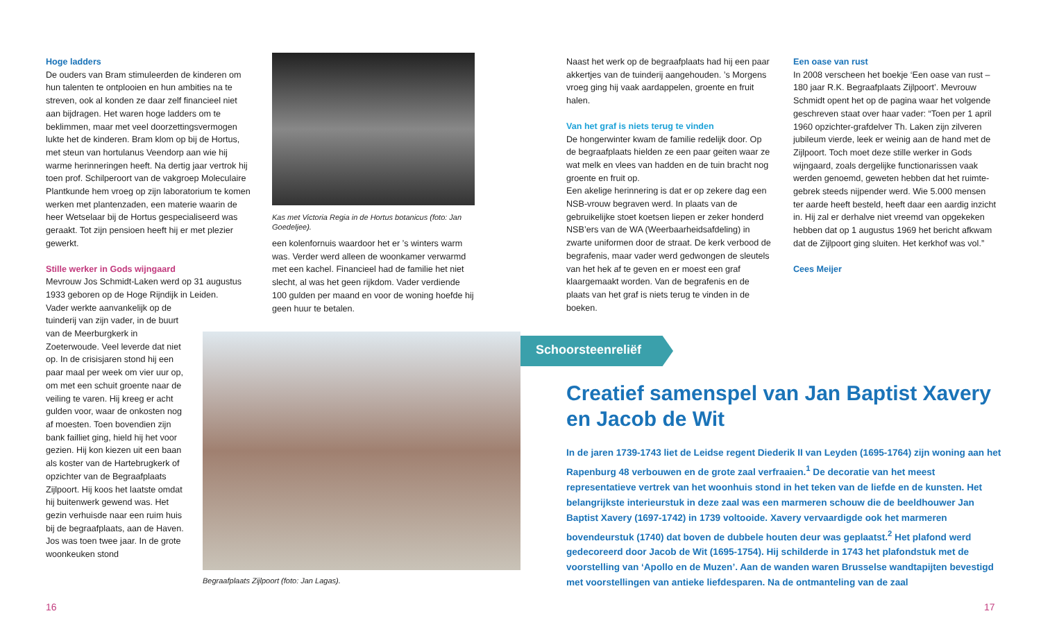Hoge ladders
De ouders van Bram stimuleerden de kinderen om hun talenten te ontplooien en hun ambities na te streven, ook al konden ze daar zelf financieel niet aan bijdragen. Het waren hoge ladders om te beklimmen, maar met veel doorzettingsvermogen lukte het de kinderen. Bram klom op bij de Hortus, met steun van hortulanus Veendorp aan wie hij warme herin­neringen heeft. Na dertig jaar vertrok hij toen prof. Schilperoort van de vakgroep Moleculaire Plantkunde hem vroeg op zijn laboratorium te komen werken met plantenzaden, een materie waarin de heer Wetselaar bij de Hortus gespecialiseerd was geraakt. Tot zijn pensioen heeft hij er met plezier gewerkt.
Stille werker in Gods wijngaard
Mevrouw Jos Schmidt-Laken werd op 31 augustus 1933 geboren op de Hoge Rijndijk in Leiden.
Vader werkte aanvankelijk op de tuinderij van zijn vader, in de buurt van de Meerburgkerk in Zoeterwoude. Veel leverde dat niet op. In de crisisjaren stond hij een paar maal per week om vier uur op, om met een schuit groente naar de veiling te varen. Hij kreeg er acht gulden voor, waar de onkosten nog af moesten. Toen bovendien zijn bank failliet ging, hield hij het voor gezien. Hij kon kiezen uit een baan als koster van de Hartebrugkerk of opzichter van de Begraafplaats Zijlpoort. Hij koos het laatste omdat hij buitenwerk gewend was. Het gezin verhuisde naar een ruim huis bij de begraafplaats, aan de Haven. Jos was toen twee jaar. In de grote woonkeuken stond
Kas met Victoria Regia in de Hortus botanicus (foto: Jan Goedeljee).
een kolenfornuis waardoor het er ’s winters warm was. Verder werd alleen de woonkamer verwarmd met een kachel. Financieel had de familie het niet slecht, al was het geen rijkdom. Vader verdiende 100 gulden per maand en voor de woning hoefde hij geen huur te betalen.
Begraafplaats Zijlpoort (foto: Jan Lagas).
Naast het werk op de begraafplaats had hij een paar akkertjes van de tuinderij aangehouden. ’s Morgens vroeg ging hij vaak aardappelen, groente en fruit halen.
Van het graf is niets terug te vinden
De hongerwinter kwam de familie redelijk door. Op de begraafplaats hielden ze een paar geiten waar ze wat melk en vlees van hadden en de tuin bracht nog groente en fruit op.
Een akelige herinnering is dat er op zekere dag een NSB-vrouw begraven werd. In plaats van de gebruikelijke stoet koetsen liepen er zeker honderd NSB’ers van de WA (Weerbaarheids­afdeling) in zwarte uniformen door de straat. De kerk verbood de begrafenis, maar vader werd gedwongen de sleutels van het hek af te geven en er moest een graf klaargemaakt worden. Van de begrafenis en de plaats van het graf is niets terug te vinden in de boeken.
Een oase van rust
In 2008 verscheen het boekje ‘Een oase van rust – 180 jaar R.K. Begraafplaats Zijlpoort’. Mevrouw Schmidt opent het op de pagina waar het volgende geschreven staat over haar vader: “Toen per 1 april 1960 opzichter-grafdelver Th. Laken zijn zilveren jubileum vierde, leek er weinig aan de hand met de Zijlpoort. Toch moet deze stille werker in Gods wijngaard, zoals dergelijke functionarissen vaak werden genoemd, geweten hebben dat het ruimte­gebrek steeds nijpender werd. Wie 5.000 mensen ter aarde heeft besteld, heeft daar een aardig inzicht in. Hij zal er derhalve niet vreemd van opgekeken hebben dat op 1 augustus 1969 het bericht afkwam dat de Zijlpoort ging sluiten. Het kerkhof was vol.”
Cees Meijer
Schoorsteenreliëf
Creatief samenspel van Jan Baptist Xavery en Jacob de Wit
In de jaren 1739-1743 liet de Leidse regent Diederik II van Leyden (1695-1764) zijn woning aan het Rapenburg 48 verbouwen en de grote zaal verfraaien.<sup>1</sup> De decoratie van het meest representatieve vertrek van het woonhuis stond in het teken van de liefde en de kunsten. Het belangrijkste interieurstuk in deze zaal was een marmeren schouw die de beeldhouwer Jan Baptist Xavery (1697-1742) in 1739 voltooide. Xavery vervaardigde ook het marmeren bovendeurstuk (1740) dat boven de dubbele houten deur was geplaatst.<sup>2</sup> Het plafond werd gedecoreerd door Jacob de Wit (1695-1754). Hij schilderde in 1743 het plafondstuk met de voorstelling van ‘Apollo en de Muzen’. Aan de wanden waren Brusselse wandtapijten bevestigd met voorstellingen van antieke liefdesparen. Na de ontmanteling van de zaal
16 17